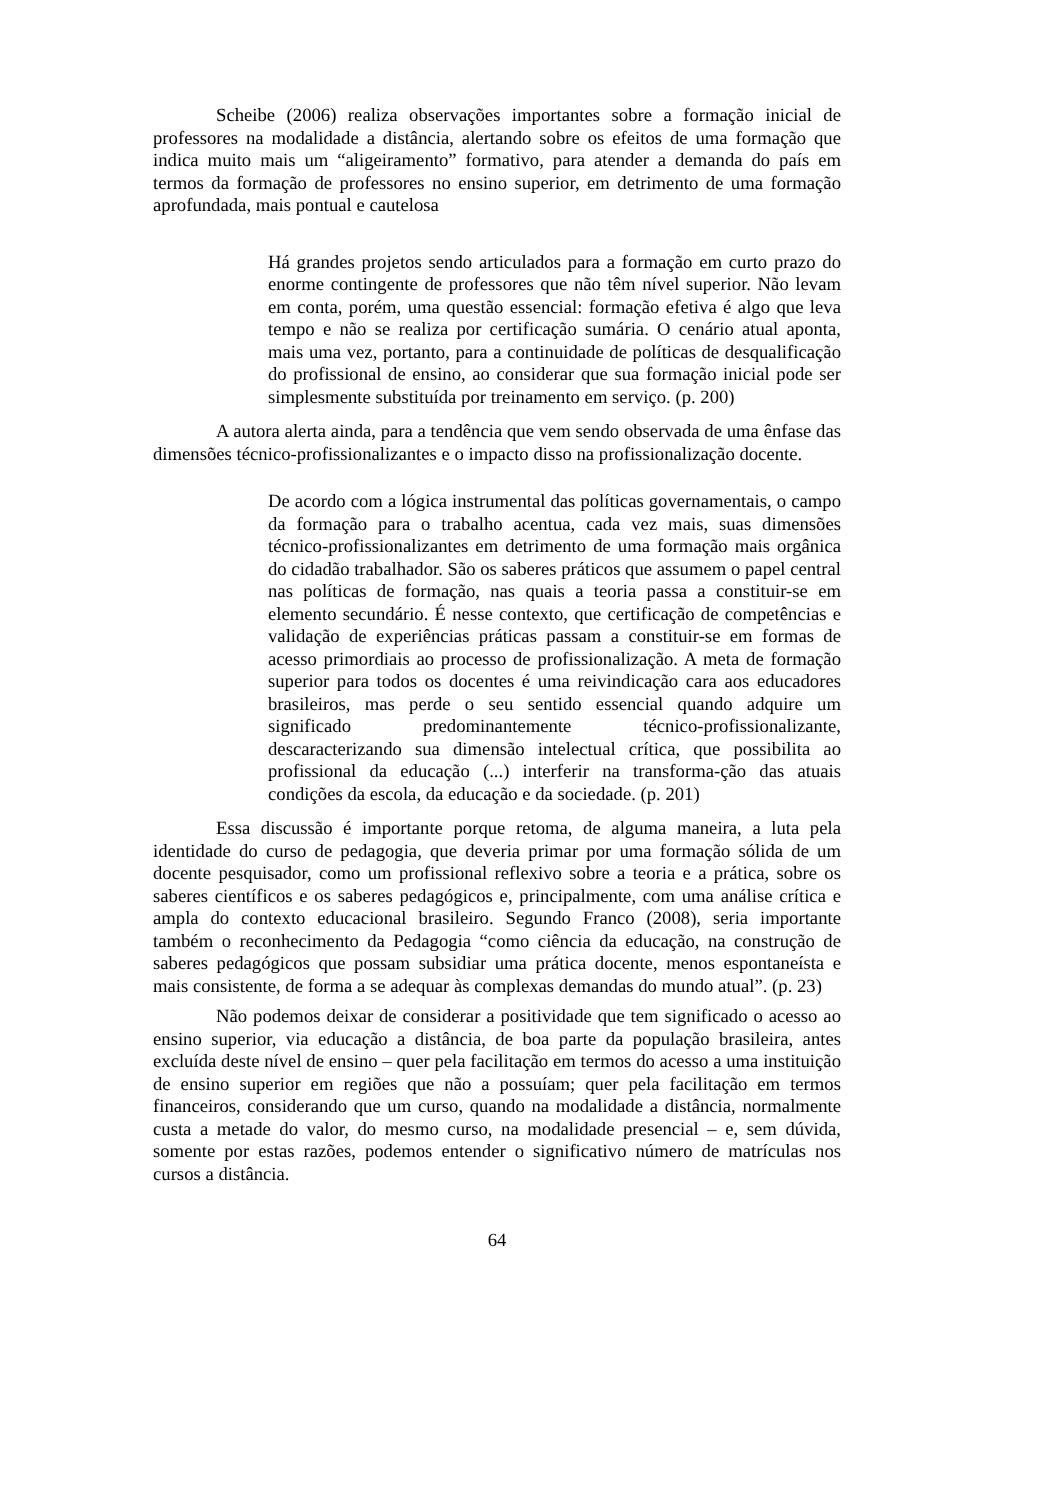Scheibe (2006) realiza observações importantes sobre a formação inicial de professores na modalidade a distância, alertando sobre os efeitos de uma formação que indica muito mais um “aligeiramento” formativo, para atender a demanda do país em termos da formação de professores no ensino superior, em detrimento de uma formação aprofundada, mais pontual e cautelosa
Há grandes projetos sendo articulados para a formação em curto prazo do enorme contingente de professores que não têm nível superior. Não levam em conta, porém, uma questão essencial: formação efetiva é algo que leva tempo e não se realiza por certificação sumária. O cenário atual aponta, mais uma vez, portanto, para a continuidade de políticas de desqualificação do profissional de ensino, ao considerar que sua formação inicial pode ser simplesmente substituída por treinamento em serviço. (p. 200)
A autora alerta ainda, para a tendência que vem sendo observada de uma ênfase das dimensões técnico-profissionalizantes e o impacto disso na profissionalização docente.
De acordo com a lógica instrumental das políticas governamentais, o campo da formação para o trabalho acentua, cada vez mais, suas dimensões técnico-profissionalizantes em detrimento de uma formação mais orgânica do cidadão trabalhador. São os saberes práticos que assumem o papel central nas políticas de formação, nas quais a teoria passa a constituir-se em elemento secundário. É nesse contexto, que certificação de competências e validação de experiências práticas passam a constituir-se em formas de acesso primordiais ao processo de profissionalização. A meta de formação superior para todos os docentes é uma reivindicação cara aos educadores brasileiros, mas perde o seu sentido essencial quando adquire um significado predominantemente técnico-profissionalizante, descaracterizando sua dimensão intelectual crítica, que possibilita ao profissional da educação (...) interferir na transforma-ção das atuais condições da escola, da educação e da sociedade. (p. 201)
Essa discussão é importante porque retoma, de alguma maneira, a luta pela identidade do curso de pedagogia, que deveria primar por uma formação sólida de um docente pesquisador, como um profissional reflexivo sobre a teoria e a prática, sobre os saberes científicos e os saberes pedagógicos e, principalmente, com uma análise crítica e ampla do contexto educacional brasileiro. Segundo Franco (2008), seria importante também o reconhecimento da Pedagogia “como ciência da educação, na construção de saberes pedagógicos que possam subsidiar uma prática docente, menos espontaneísta e mais consistente, de forma a se adequar às complexas demandas do mundo atual”. (p. 23)
Não podemos deixar de considerar a positividade que tem significado o acesso ao ensino superior, via educação a distância, de boa parte da população brasileira, antes excluída deste nível de ensino – quer pela facilitação em termos do acesso a uma instituição de ensino superior em regiões que não a possuíam; quer pela facilitação em termos financeiros, considerando que um curso, quando na modalidade a distância, normalmente custa a metade do valor, do mesmo curso, na modalidade presencial – e, sem dúvida, somente por estas razões, podemos entender o significativo número de matrículas nos cursos a distância.
64